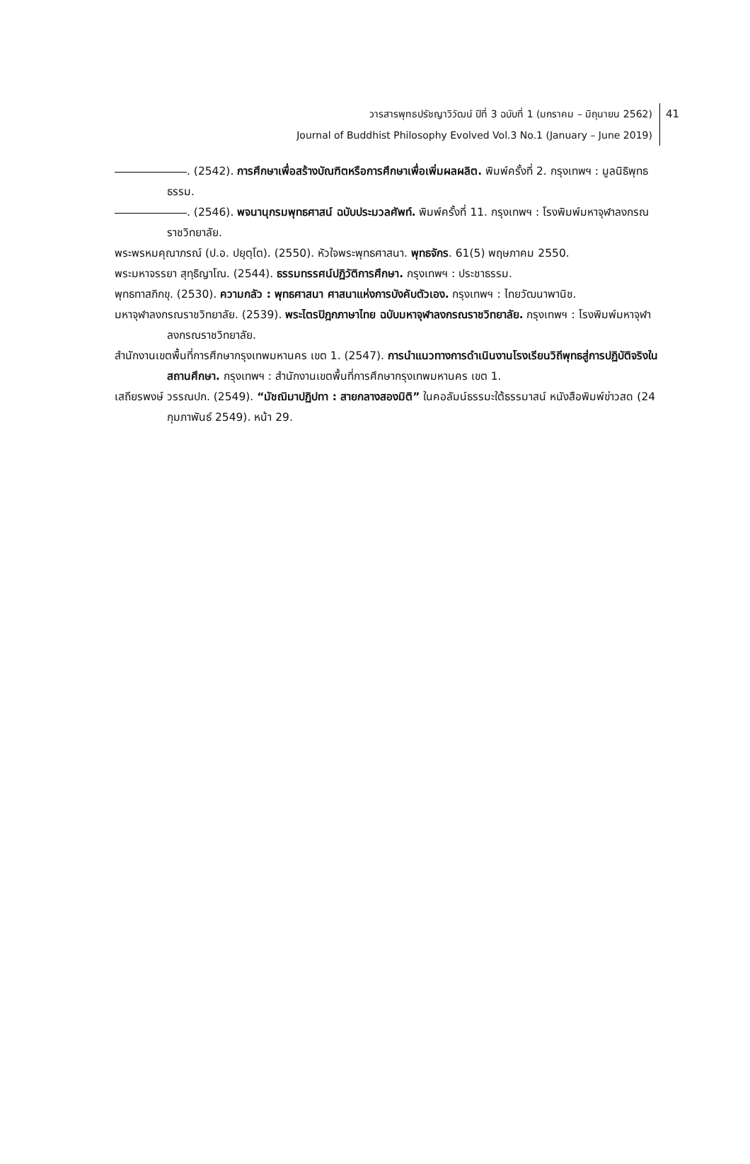วารสารพุทธปรัชญาวิวัฒน์ ปีที่ 3 ฉบับที่ 1 (มกราคม – มิถุนายน 2562)
Journal of Buddhist Philosophy Evolved Vol.3 No.1 (January – June 2019)
41
. (2542). การศึกษาเพื่อสร้างบัณฑิตหรือการศึกษาเพื่อเพิ่มผลผลิต. พิมพ์ครั้งที่ 2. กรุงเทพฯ : มูลนิธิพุทธธรรม.
. (2546). พจนานุกรมพุทธศาสน์ ฉบับประมวลศัพท์. พิมพ์ครั้งที่ 11. กรุงเทพฯ : โรงพิมพ์มหาจุฬาลงกรณราชวิทยาลัย.
พระพรหมคุณาภรณ์ (ป.อ. ปยุตฺโต). (2550). หัวใจพระพุทธศาสนา. พุทธจักร. 61(5) พฤษภาคม 2550.
พระมหาจรรยา สุทฺธิญาโณ. (2544). ธรรมทรรศน์ปฏิวัติการศึกษา. กรุงเทพฯ : ประชาธรรม.
พุทธทาสภิกขุ. (2530). ความกลัว : พุทธศาสนา ศาสนาแห่งการบังคับตัวเอง. กรุงเทพฯ : ไทยวัฒนาพานิช.
มหาจุฬาลงกรณราชวิทยาลัย. (2539). พระไตรปิฎกภาษาไทย ฉบับมหาจุฬาลงกรณราชวิทยาลัย. กรุงเทพฯ : โรงพิมพ์มหาจุฬาลงกรณราชวิทยาลัย.
สำนักงานเขตพื้นที่การศึกษากรุงเทพมหานคร เขต 1. (2547). การนำแนวทางการดำเนินงานโรงเรียนวิถีพุทธสู่การปฏิบัติจริงในสถานศึกษา. กรุงเทพฯ : สำนักงานเขตพื้นที่การศึกษากรุงเทพมหานคร เขต 1.
เสถียรพงษ์ วรรณปก. (2549). “มัชฌิมาปฏิปทา : สายกลางสองมิติ” ในคอลัมน์ธรรมะใต้ธรรมาสน์ หนังสือพิมพ์ข่าวสด (24 กุมภาพันธ์ 2549). หน้า 29.